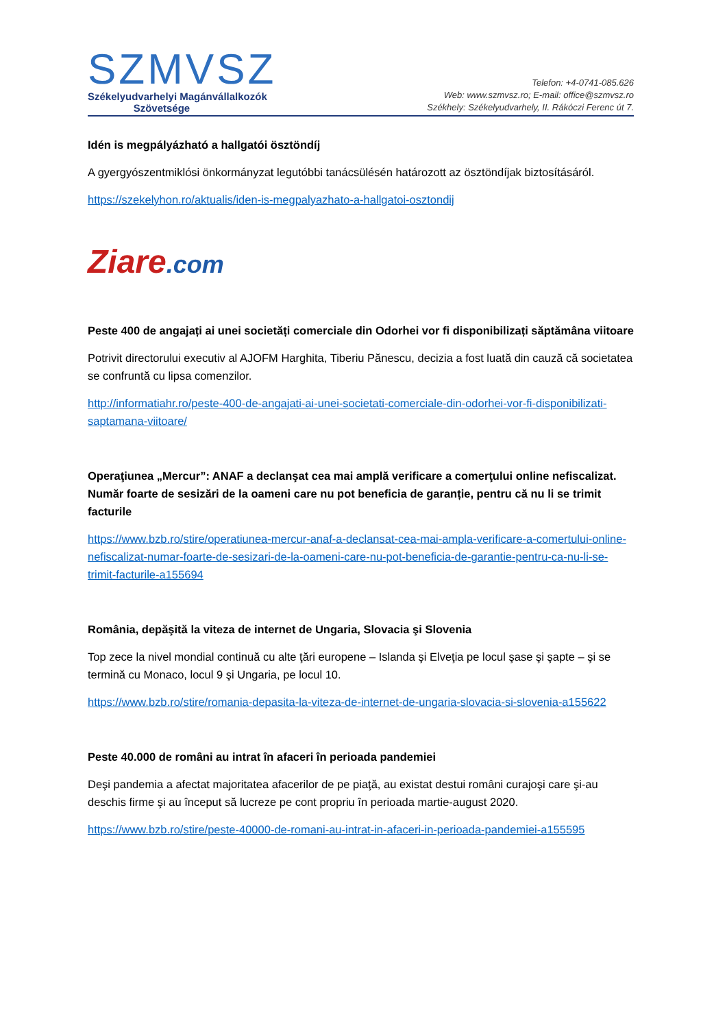SZMVSZ
Székelyudvarhelyi Magánvállalkozók
Szövetsége
Telefon: +4-0741-085.626
Web: www.szmvsz.ro; E-mail: office@szmvsz.ro
Székhely: Székelyudvarhely, II. Rákóczi Ferenc út 7.
Idén is megpályázható a hallgatói ösztöndíj
A gyergyószentmiklósi önkormányzat legutóbbi tanácsülésén határozott az ösztöndíjak biztosításáról.
https://szekelyhon.ro/aktualis/iden-is-megpalyazhato-a-hallgatoi-osztondij
Ziare.com
Peste 400 de angajați ai unei societăți comerciale din Odorhei vor fi disponibilizați săptămâna viitoare
Potrivit directorului executiv al AJOFM Harghita, Tiberiu Pănescu, decizia a fost luată din cauză că societatea se confruntă cu lipsa comenzilor.
http://informatiahr.ro/peste-400-de-angajati-ai-unei-societati-comerciale-din-odorhei-vor-fi-disponibilizati-saptamana-viitoare/
Operaţiunea „Mercur”: ANAF a declanşat cea mai amplă verificare a comerţului online nefiscalizat. Număr foarte de sesizări de la oameni care nu pot beneficia de garanție, pentru că nu li se trimit facturile
https://www.bzb.ro/stire/operatiunea-mercur-anaf-a-declansat-cea-mai-ampla-verificare-a-comertului-online-nefiscalizat-numar-foarte-de-sesizari-de-la-oameni-care-nu-pot-beneficia-de-garantie-pentru-ca-nu-li-se-trimit-facturile-a155694
România, depăşită la viteza de internet de Ungaria, Slovacia şi Slovenia
Top zece la nivel mondial continuă cu alte ţări europene – Islanda şi Elveţia pe locul şase şi şapte – şi se termină cu Monaco, locul 9 şi Ungaria, pe locul 10.
https://www.bzb.ro/stire/romania-depasita-la-viteza-de-internet-de-ungaria-slovacia-si-slovenia-a155622
Peste 40.000 de români au intrat în afaceri în perioada pandemiei
Deşi pandemia a afectat majoritatea afacerilor de pe piaţă, au existat destui români curajoşi care şi-au deschis firme şi au început să lucreze pe cont propriu în perioada martie-august 2020.
https://www.bzb.ro/stire/peste-40000-de-romani-au-intrat-in-afaceri-in-perioada-pandemiei-a155595